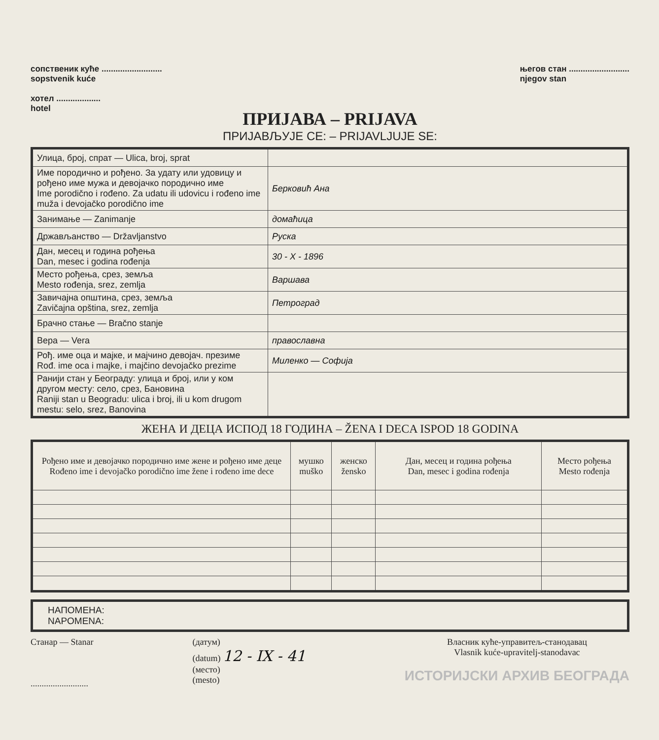сопственик куће ..........................
sopstvenik kuće
хотел ...................
hotel
његов стан ..........................
njegov stan
ПРИЈАВА – PRIJAVA
ПРИЈАВЉУЈЕ СЕ: – PRIJAVLJUJE SE:
| Улица, број, спрат — Ulica, broj, sprat | |
| Име породично и рођено. За удату или удовицу и рођено име мужа и девојачко породично име Ime porodično i rođeno. Za udatu ili udovicu i rođeno ime muža i devojačko porodično ime | Берковић Ана |
| Занимање — Zanimanje | домаћица |
| Држављанство — Državljanstvo | Руска |
| Дан, месец и година рођења Dan, mesec i godina rođenja | 30 - X - 1896 |
| Место рођења, срез, земља Mesto rođenja, srez, zemlja | Варшава |
| Завичајна општина, срез, земља Zavičajna opština, srez, zemlja | Петроград |
| Брачно стање — Bračno stanje | |
| Вера — Vera | православна |
| Рођ. име оца и мајке, и мајчино девојач. презиме Rođ. ime oca i majke, i majčino devojačko prezime | Миленко — Софија |
| Ранији стан у Београду: улица и број, или у ком другом месту: село, срез, Бановина Raniji stan u Beogradu: ulica i broj, ili u kom drugom mestu: selo, srez, Banovina | |
ЖЕНА И ДЕЦА ИСПОД 18 ГОДИНА – ŽENA I DECA ISPOD 18 GODINA
| Рођено име и девојачко породично име жене и рођено име деце Rođeno ime i devojačko porodično ime žene i rođeno ime dece | мушко muško | женско žensko | Дан, месец и година рођења Dan, mesec i godina rođenja | Место рођења Mesto rođenja |
| --- | --- | --- | --- | --- |
НАПОМЕНА:
NAPOMENA:
Станар — Stanar
..........................
(датум)
(datum) 12 - IX - 41
(место)
(mesto)
Власник куће-управитељ-станодавац
Vlasnik kuće-upravitelj-stanodavac
ИСТОРИЈСКИ АРХИВ БЕОГРАДА